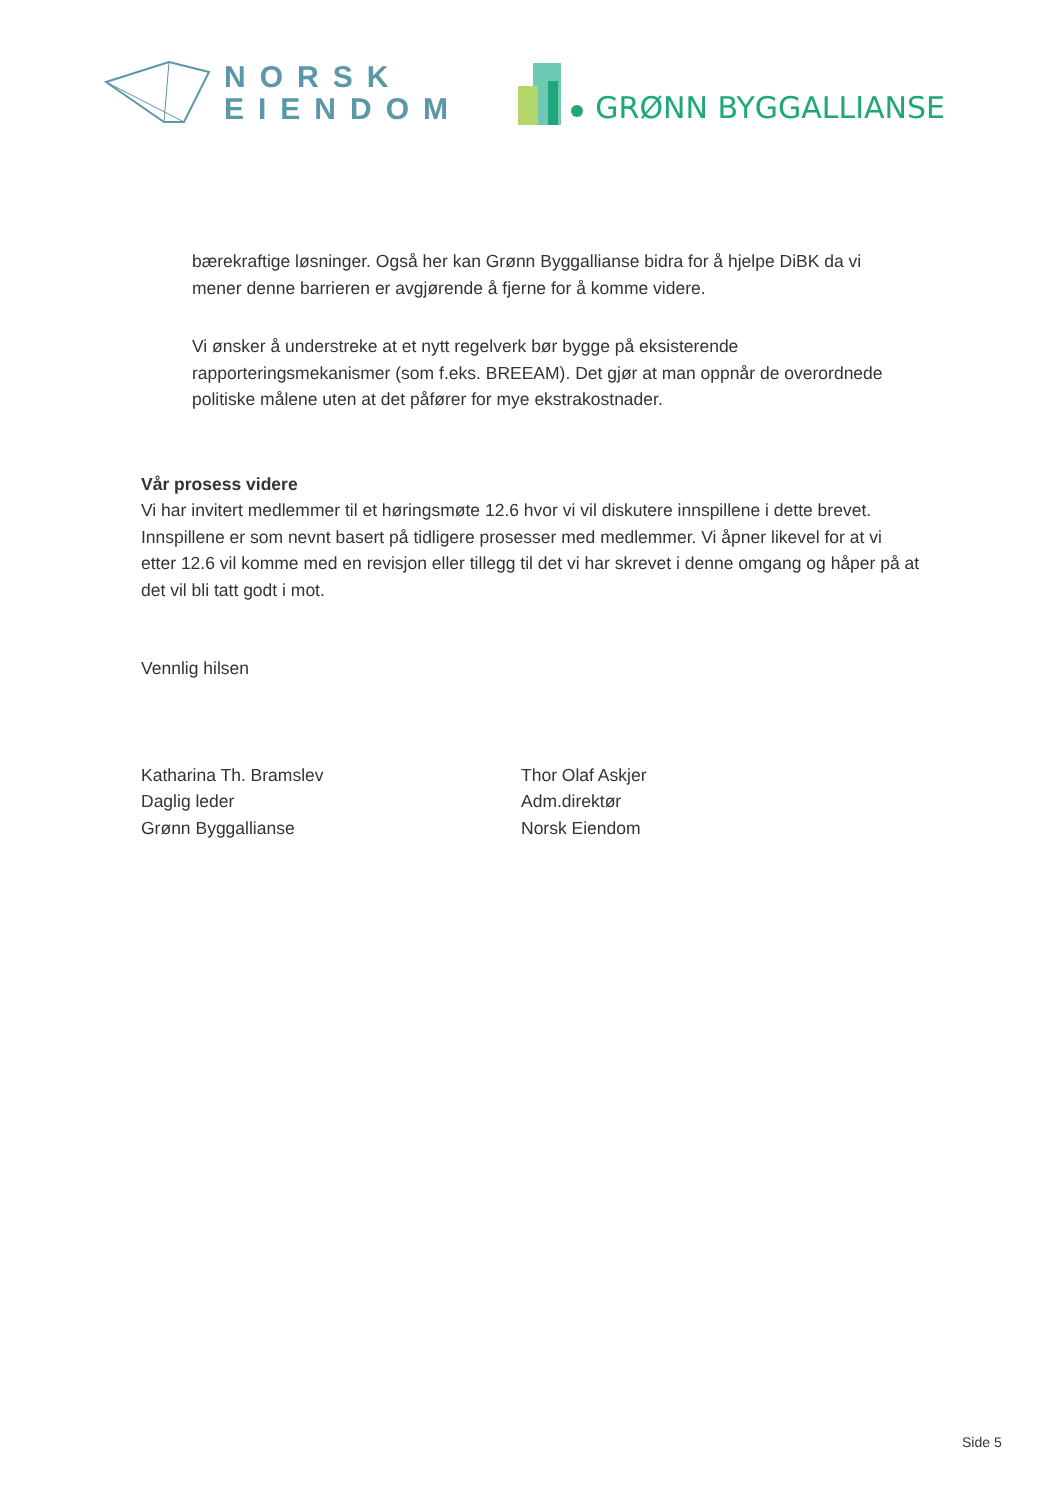NORSK
EIENDOM
GRØNN BYGGALLIANSE
bærekraftige løsninger. Også her kan Grønn Byggallianse bidra for å hjelpe DiBK da vi mener denne barrieren er avgjørende å fjerne for å komme videre.
Vi ønsker å understreke at et nytt regelverk bør bygge på eksisterende rapporteringsmekanismer (som f.eks. BREEAM). Det gjør at man oppnår de overordnede politiske målene uten at det påfører for mye ekstrakostnader.
Vår prosess videre
Vi har invitert medlemmer til et høringsmøte 12.6 hvor vi vil diskutere innspillene i dette brevet. Innspillene er som nevnt basert på tidligere prosesser med medlemmer. Vi åpner likevel for at vi etter 12.6 vil komme med en revisjon eller tillegg til det vi har skrevet i denne omgang og håper på at det vil bli tatt godt i mot.
Vennlig hilsen
Katharina Th. Bramslev
Daglig leder
Grønn Byggallianse
Thor Olaf Askjer
Adm.direktør
Norsk Eiendom
Side 5